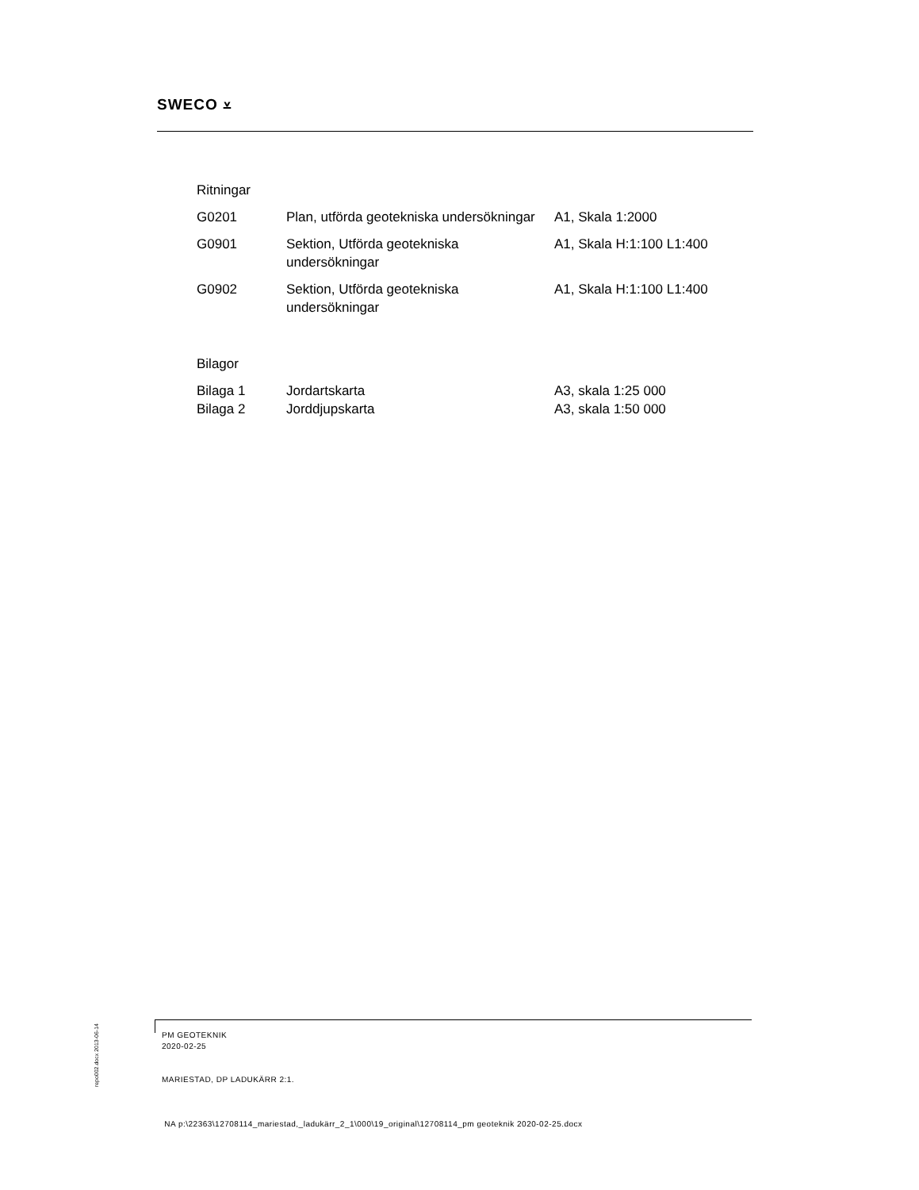SWECO ⩡
Ritningar
| G0201 | Plan, utförda geotekniska undersökningar | A1, Skala 1:2000 |
| G0901 | Sektion, Utförda geotekniska undersökningar | A1, Skala H:1:100 L1:400 |
| G0902 | Sektion, Utförda geotekniska undersökningar | A1, Skala H:1:100 L1:400 |
Bilagor
| Bilaga 1 | Jordartskarta | A3, skala 1:25 000 |
| Bilaga 2 | Jorddjupskarta | A3, skala 1:50 000 |
repo002.docx 2013-06-14
PM GEOTEKNIK
2020-02-25
MARIESTAD, DP LADUKÄRR 2:1.
NA p:\22363\12708114_mariestad,_ladukärr_2_1\000\19_original\12708114_pm geoteknik 2020-02-25.docx